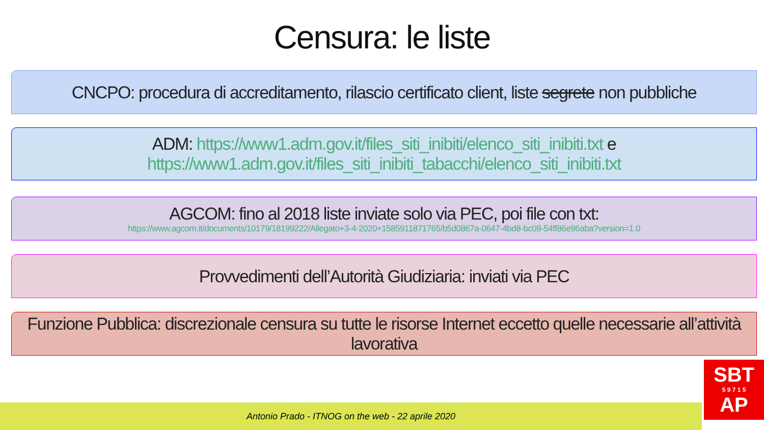Censura: le liste
CNCPO: procedura di accreditamento, rilascio certificato client, liste segrete non pubbliche
ADM: https://www1.adm.gov.it/files_siti_inibiti/elenco_siti_inibiti.txt e
https://www1.adm.gov.it/files_siti_inibiti_tabacchi/elenco_siti_inibiti.txt
AGCOM: fino al 2018 liste inviate solo via PEC, poi file con txt:
https://www.agcom.it/documents/10179/18199222/Allegato+3-4-2020+1585911871765/b5d0867a-0647-4bd8-bc09-54ff86e96aba?version=1.0
Provvedimenti dell’Autorità Giudiziaria: inviati via PEC
Funzione Pubblica: discrezionale censura su tutte le risorse Internet eccetto quelle necessarie all’attività lavorativa
Antonio Prado - ITNOG on the web - 22 aprile 2020
SBT
5 9 7 1 5
AP